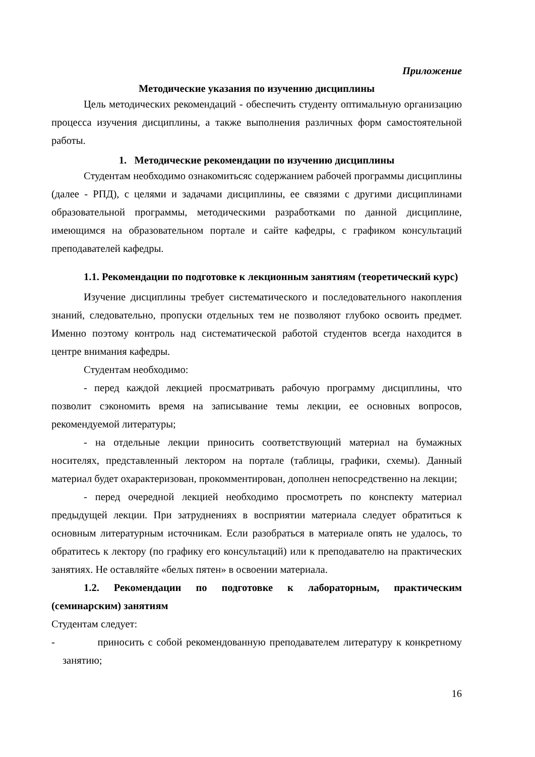Приложение
Методические указания по изучению дисциплины
Цель методических рекомендаций - обеспечить студенту оптимальную организацию процесса изучения дисциплины, а также выполнения различных форм самостоятельной работы.
1. Методические рекомендации по изучению дисциплины
Студентам необходимо ознакомитьсяс содержанием рабочей программы дисциплины (далее - РПД), с целями и задачами дисциплины, ее связями с другими дисциплинами образовательной программы, методическими разработками по данной дисциплине, имеющимся на образовательном портале и сайте кафедры, с графиком консультаций преподавателей кафедры.
1.1. Рекомендации по подготовке к лекционным занятиям (теоретический курс)
Изучение дисциплины требует систематического и последовательного накопления знаний, следовательно, пропуски отдельных тем не позволяют глубоко освоить предмет. Именно поэтому контроль над систематической работой студентов всегда находится в центре внимания кафедры.
Студентам необходимо:
- перед каждой лекцией просматривать рабочую программу дисциплины, что позволит сэкономить время на записывание темы лекции, ее основных вопросов, рекомендуемой литературы;
- на отдельные лекции приносить соответствующий материал на бумажных носителях, представленный лектором на портале (таблицы, графики, схемы). Данный материал будет охарактеризован, прокомментирован, дополнен непосредственно на лекции;
- перед очередной лекцией необходимо просмотреть по конспекту материал предыдущей лекции. При затруднениях в восприятии материала следует обратиться к основным литературным источникам. Если разобраться в материале опять не удалось, то обратитесь к лектору (по графику его консультаций) или к преподавателю на практических занятиях. Не оставляйте «белых пятен» в освоении материала.
1.2. Рекомендации по подготовке к лабораторным, практическим (семинарским) занятиям
Студентам следует:
- приносить с собой рекомендованную преподавателем литературу к конкретному занятию;
16